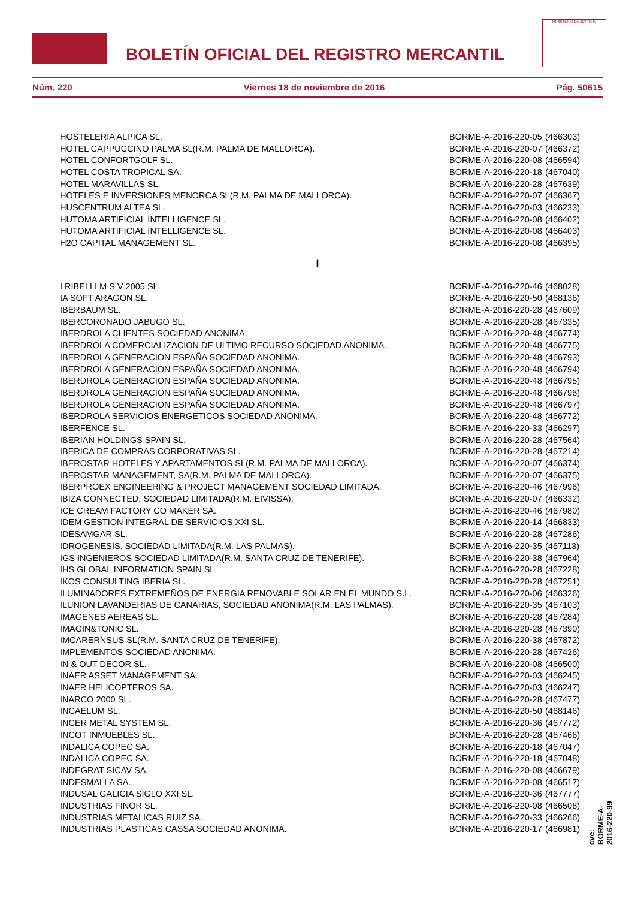BOLETÍN OFICIAL DEL REGISTRO MERCANTIL
MINISTERIO DE JUSTICIA
Núm. 220 Viernes 18 de noviembre de 2016 Pág. 50615
| HOSTELERIA ALPICA SL. | BORME-A-2016-220-05 | (466303) |
| HOTEL CAPPUCCINO PALMA SL(R.M. PALMA DE MALLORCA). | BORME-A-2016-220-07 | (466372) |
| HOTEL CONFORTGOLF SL. | BORME-A-2016-220-08 | (466594) |
| HOTEL COSTA TROPICAL SA. | BORME-A-2016-220-18 | (467040) |
| HOTEL MARAVILLAS SL. | BORME-A-2016-220-28 | (467639) |
| HOTELES E INVERSIONES MENORCA SL(R.M. PALMA DE MALLORCA). | BORME-A-2016-220-07 | (466367) |
| HUSCENTRUM ALTEA SL. | BORME-A-2016-220-03 | (466233) |
| HUTOMA ARTIFICIAL INTELLIGENCE SL. | BORME-A-2016-220-08 | (466402) |
| HUTOMA ARTIFICIAL INTELLIGENCE SL. | BORME-A-2016-220-08 | (466403) |
| H2O CAPITAL MANAGEMENT SL. | BORME-A-2016-220-08 | (466395) |
I
| I RIBELLI M S V 2005 SL. | BORME-A-2016-220-46 | (468028) |
| IA SOFT ARAGON SL. | BORME-A-2016-220-50 | (468136) |
| IBERBAUM SL. | BORME-A-2016-220-28 | (467609) |
| IBERCORONADO JABUGO SL. | BORME-A-2016-220-28 | (467335) |
| IBERDROLA CLIENTES SOCIEDAD ANONIMA. | BORME-A-2016-220-48 | (466774) |
| IBERDROLA COMERCIALIZACION DE ULTIMO RECURSO SOCIEDAD ANONIMA. | BORME-A-2016-220-48 | (466775) |
| IBERDROLA GENERACION ESPAÑA SOCIEDAD ANONIMA. | BORME-A-2016-220-48 | (466793) |
| IBERDROLA GENERACION ESPAÑA SOCIEDAD ANONIMA. | BORME-A-2016-220-48 | (466794) |
| IBERDROLA GENERACION ESPAÑA SOCIEDAD ANONIMA. | BORME-A-2016-220-48 | (466795) |
| IBERDROLA GENERACION ESPAÑA SOCIEDAD ANONIMA. | BORME-A-2016-220-48 | (466796) |
| IBERDROLA GENERACION ESPAÑA SOCIEDAD ANONIMA. | BORME-A-2016-220-48 | (466797) |
| IBERDROLA SERVICIOS ENERGETICOS SOCIEDAD ANONIMA. | BORME-A-2016-220-48 | (466772) |
| IBERFENCE SL. | BORME-A-2016-220-33 | (466297) |
| IBERIAN HOLDINGS SPAIN SL. | BORME-A-2016-220-28 | (467564) |
| IBERICA DE COMPRAS CORPORATIVAS SL. | BORME-A-2016-220-28 | (467214) |
| IBEROSTAR HOTELES Y APARTAMENTOS SL(R.M. PALMA DE MALLORCA). | BORME-A-2016-220-07 | (466374) |
| IBEROSTAR MANAGEMENT, SA(R.M. PALMA DE MALLORCA). | BORME-A-2016-220-07 | (466375) |
| IBERPROEX ENGINEERING & PROJECT MANAGEMENT SOCIEDAD LIMITADA. | BORME-A-2016-220-46 | (467996) |
| IBIZA CONNECTED, SOCIEDAD LIMITADA(R.M. EIVISSA). | BORME-A-2016-220-07 | (466332) |
| ICE CREAM FACTORY CO MAKER SA. | BORME-A-2016-220-46 | (467980) |
| IDEM GESTION INTEGRAL DE SERVICIOS XXI SL. | BORME-A-2016-220-14 | (466833) |
| IDESAMGAR SL. | BORME-A-2016-220-28 | (467286) |
| IDROGENESIS, SOCIEDAD LIMITADA(R.M. LAS PALMAS). | BORME-A-2016-220-35 | (467113) |
| IGS INGENIEROS SOCIEDAD LIMITADA(R.M. SANTA CRUZ DE TENERIFE). | BORME-A-2016-220-38 | (467964) |
| IHS GLOBAL INFORMATION SPAIN SL. | BORME-A-2016-220-28 | (467228) |
| IKOS CONSULTING IBERIA SL. | BORME-A-2016-220-28 | (467251) |
| ILUMINADORES EXTREMEÑOS DE ENERGIA RENOVABLE SOLAR EN EL MUNDO S.L. | BORME-A-2016-220-06 | (466326) |
| ILUNION LAVANDERIAS DE CANARIAS, SOCIEDAD ANONIMA(R.M. LAS PALMAS). | BORME-A-2016-220-35 | (467103) |
| IMAGENES AEREAS SL. | BORME-A-2016-220-28 | (467284) |
| IMAGIN&TONIC SL. | BORME-A-2016-220-28 | (467390) |
| IMCARERNSUS SL(R.M. SANTA CRUZ DE TENERIFE). | BORME-A-2016-220-38 | (467872) |
| IMPLEMENTOS SOCIEDAD ANONIMA. | BORME-A-2016-220-28 | (467426) |
| IN & OUT DECOR SL. | BORME-A-2016-220-08 | (466500) |
| INAER ASSET MANAGEMENT SA. | BORME-A-2016-220-03 | (466245) |
| INAER HELICOPTEROS SA. | BORME-A-2016-220-03 | (466247) |
| INARCO 2000 SL. | BORME-A-2016-220-28 | (467477) |
| INCAELUM SL. | BORME-A-2016-220-50 | (468146) |
| INCER METAL SYSTEM SL. | BORME-A-2016-220-36 | (467772) |
| INCOT INMUEBLES SL. | BORME-A-2016-220-28 | (467466) |
| INDALICA COPEC SA. | BORME-A-2016-220-18 | (467047) |
| INDALICA COPEC SA. | BORME-A-2016-220-18 | (467048) |
| INDEGRAT SICAV SA. | BORME-A-2016-220-08 | (466679) |
| INDESMALLA SA. | BORME-A-2016-220-08 | (466517) |
| INDUSAL GALICIA SIGLO XXI SL. | BORME-A-2016-220-36 | (467777) |
| INDUSTRIAS FINOR SL. | BORME-A-2016-220-08 | (466508) |
| INDUSTRIAS METALICAS RUIZ SA. | BORME-A-2016-220-33 | (466266) |
| INDUSTRIAS PLASTICAS CASSA SOCIEDAD ANONIMA. | BORME-A-2016-220-17 | (466981) |
cve: BORME-A-2016-220-99